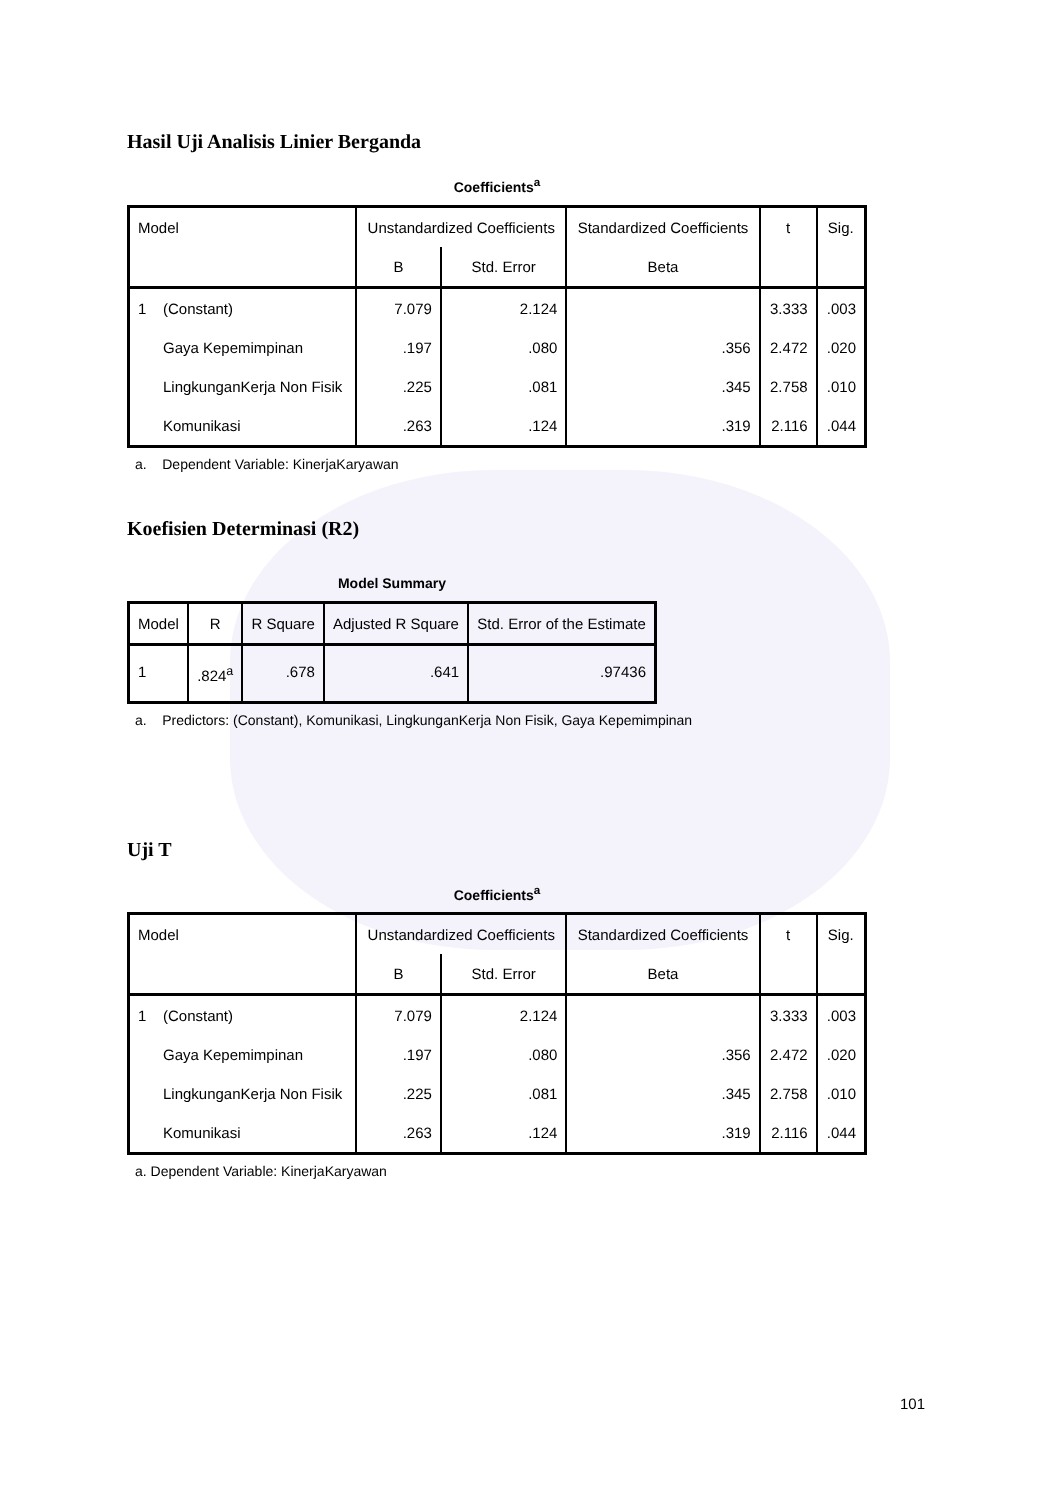Hasil Uji Analisis Linier Berganda
Coefficients<sup>a</sup>
| Model | | Unstandardized Coefficients | | Standardized Coefficients | t | Sig. |
| --- | --- | --- | --- | --- | --- | --- |
| | | B | Std. Error | Beta | | |
| 1 | (Constant) | 7.079 | 2.124 | | 3.333 | .003 |
| | Gaya Kepemimpinan | .197 | .080 | .356 | 2.472 | .020 |
| | LingkunganKerja Non Fisik | .225 | .081 | .345 | 2.758 | .010 |
| | Komunikasi | .263 | .124 | .319 | 2.116 | .044 |
a. Dependent Variable: KinerjaKaryawan
Koefisien Determinasi (R2)
Model Summary
| Model | R | R Square | Adjusted R Square | Std. Error of the Estimate |
| --- | --- | --- | --- | --- |
| 1 | .824<sup>a</sup> | .678 | .641 | .97436 |
a. Predictors: (Constant), Komunikasi, LingkunganKerja Non Fisik, Gaya Kepemimpinan
Uji T
Coefficients<sup>a</sup>
| Model | | Unstandardized Coefficients | | Standardized Coefficients | t | Sig. |
| --- | --- | --- | --- | --- | --- | --- |
| | | B | Std. Error | Beta | | |
| 1 | (Constant) | 7.079 | 2.124 | | 3.333 | .003 |
| | Gaya Kepemimpinan | .197 | .080 | .356 | 2.472 | .020 |
| | LingkunganKerja Non Fisik | .225 | .081 | .345 | 2.758 | .010 |
| | Komunikasi | .263 | .124 | .319 | 2.116 | .044 |
a. Dependent Variable: KinerjaKaryawan
101